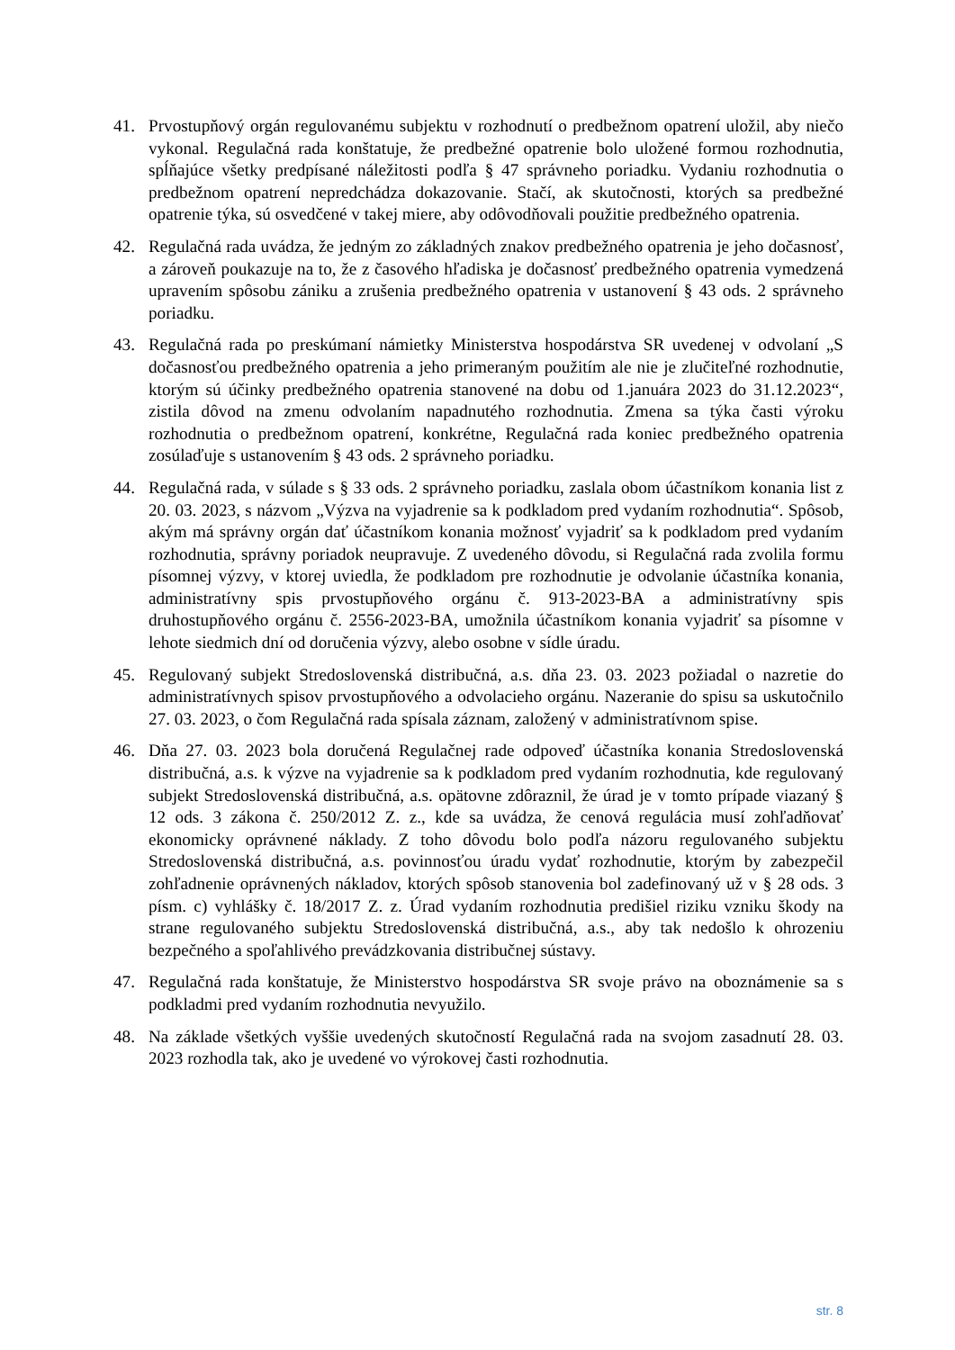41. Prvostupňový orgán regulovanému subjektu v rozhodnutí o predbežnom opatrení uložil, aby niečo vykonal. Regulačná rada konštatuje, že predbežné opatrenie bolo uložené formou rozhodnutia, spĺňajúce všetky predpísané náležitosti podľa § 47 správneho poriadku. Vydaniu rozhodnutia o predbežnom opatrení nepredchádza dokazovanie. Stačí, ak skutočnosti, ktorých sa predbežné opatrenie týka, sú osvedčené v takej miere, aby odôvodňovali použitie predbežného opatrenia.
42. Regulačná rada uvádza, že jedným zo základných znakov predbežného opatrenia je jeho dočasnosť, a zároveň poukazuje na to, že z časového hľadiska je dočasnosť predbežného opatrenia vymedzená upravením spôsobu zániku a zrušenia predbežného opatrenia v ustanovení § 43 ods. 2 správneho poriadku.
43. Regulačná rada po preskúmaní námietky Ministerstva hospodárstva SR uvedenej v odvolaní „S dočasnosťou predbežného opatrenia a jeho primeraným použitím ale nie je zlučiteľné rozhodnutie, ktorým sú účinky predbežného opatrenia stanovené na dobu od 1.januára 2023 do 31.12.2023“, zistila dôvod na zmenu odvolaním napadnutého rozhodnutia. Zmena sa týka časti výroku rozhodnutia o predbežnom opatrení, konkrétne, Regulačná rada koniec predbežného opatrenia zosúlaďuje s ustanovením § 43 ods. 2 správneho poriadku.
44. Regulačná rada, v súlade s § 33 ods. 2 správneho poriadku, zaslala obom účastníkom konania list z 20. 03. 2023, s názvom „Výzva na vyjadrenie sa k podkladom pred vydaním rozhodnutia“. Spôsob, akým má správny orgán dať účastníkom konania možnosť vyjadriť sa k podkladom pred vydaním rozhodnutia, správny poriadok neupravuje. Z uvedeného dôvodu, si Regulačná rada zvolila formu písomnej výzvy, v ktorej uviedla, že podkladom pre rozhodnutie je odvolanie účastníka konania, administratívny spis prvostupňového orgánu č. 913-2023-BA a administratívny spis druhostupňového orgánu č. 2556-2023-BA, umožnila účastníkom konania vyjadriť sa písomne v lehote siedmich dní od doručenia výzvy, alebo osobne v sídle úradu.
45. Regulovaný subjekt Stredoslovenská distribučná, a.s. dňa 23. 03. 2023 požiadal o nazretie do administratívnych spisov prvostupňového a odvolacieho orgánu. Nazeranie do spisu sa uskutočnilo 27. 03. 2023, o čom Regulačná rada spísala záznam, založený v administratívnom spise.
46. Dňa 27. 03. 2023 bola doručená Regulačnej rade odpoveď účastníka konania Stredoslovenská distribučná, a.s. k výzve na vyjadrenie sa k podkladom pred vydaním rozhodnutia, kde regulovaný subjekt Stredoslovenská distribučná, a.s. opätovne zdôraznil, že úrad je v tomto prípade viazaný § 12 ods. 3 zákona č. 250/2012 Z. z., kde sa uvádza, že cenová regulácia musí zohľadňovať ekonomicky oprávnené náklady. Z toho dôvodu bolo podľa názoru regulovaného subjektu Stredoslovenská distribučná, a.s. povinnosťou úradu vydať rozhodnutie, ktorým by zabezpečil zohľadnenie oprávnených nákladov, ktorých spôsob stanovenia bol zadefinovaný už v § 28 ods. 3 písm. c) vyhlášky č. 18/2017 Z. z. Úrad vydaním rozhodnutia predišiel riziku vzniku škody na strane regulovaného subjektu Stredoslovenská distribučná, a.s., aby tak nedošlo k ohrozeniu bezpečného a spoľahlivého prevádzkovania distribučnej sústavy.
47. Regulačná rada konštatuje, že Ministerstvo hospodárstva SR svoje právo na oboznámenie sa s podkladmi pred vydaním rozhodnutia nevyužilo.
48. Na základe všetkých vyššie uvedených skutočností Regulačná rada na svojom zasadnutí 28. 03. 2023 rozhodla tak, ako je uvedené vo výrokovej časti rozhodnutia.
str. 8